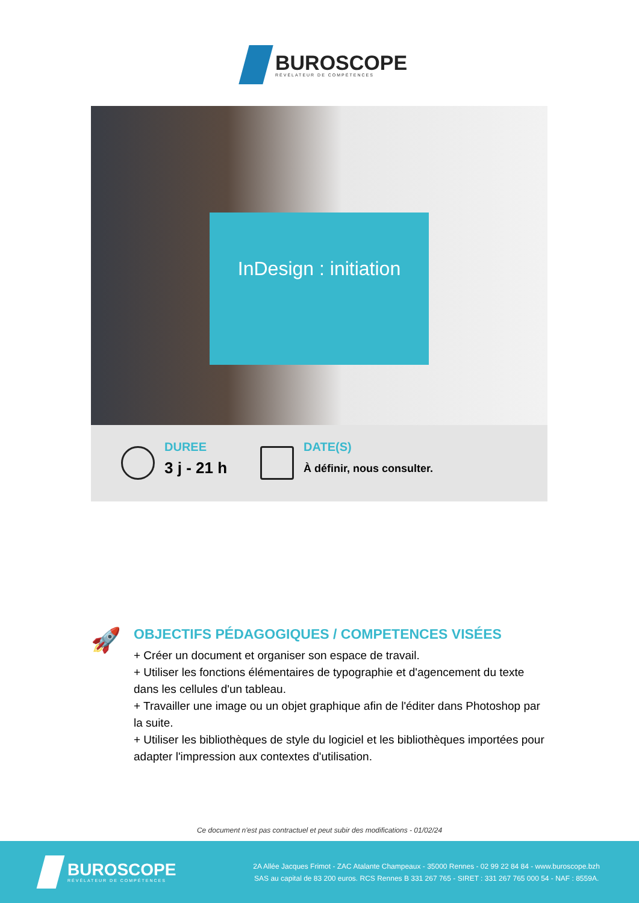BUROSCOPE
RÉVÉLATEUR DE COMPÉTENCES
InDesign : initiation
DUREE
3 j - 21 h
DATE(S)
À définir, nous consulter.
🚀
OBJECTIFS PÉDAGOGIQUES / COMPETENCES VISÉES
+ Créer un document et organiser son espace de travail.
+ Utiliser les fonctions élémentaires de typographie et d'agencement du texte dans les cellules d'un tableau.
+ Travailler une image ou un objet graphique afin de l'éditer dans Photoshop par la suite.
+ Utiliser les bibliothèques de style du logiciel et les bibliothèques importées pour adapter l'impression aux contextes d'utilisation.
Ce document n'est pas contractuel et peut subir des modifications - 01/02/24
BUROSCOPE
RÉVÉLATEUR DE COMPÉTENCES
2A Allée Jacques Frimot - ZAC Atalante Champeaux - 35000 Rennes - 02 99 22 84 84 - www.buroscope.bzh
SAS au capital de 83 200 euros. RCS Rennes B 331 267 765 - SIRET : 331 267 765 000 54 - NAF : 8559A.